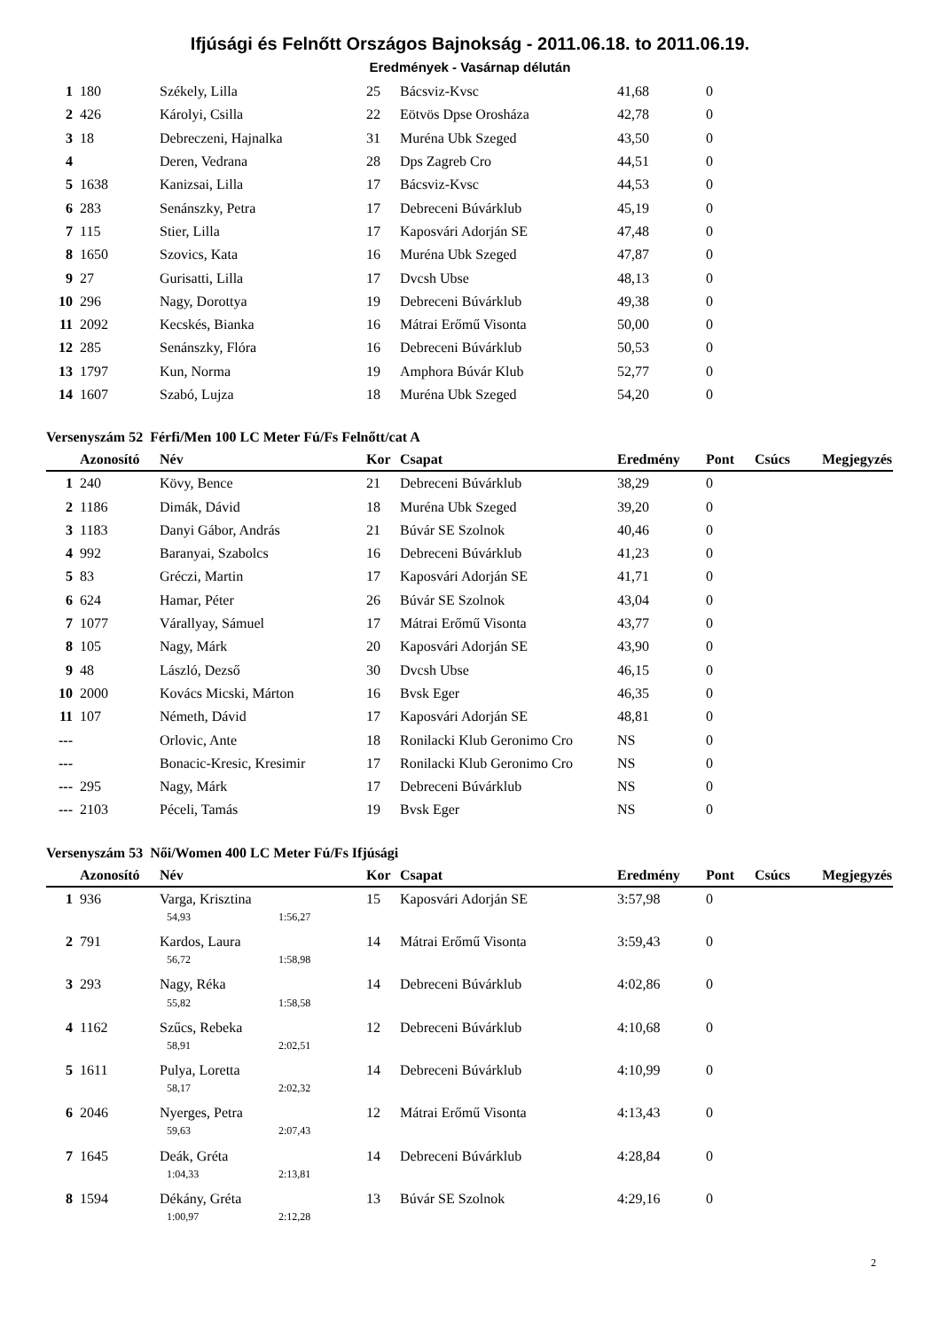Ifjúsági és Felnőtt Országos Bajnokság - 2011.06.18. to 2011.06.19.
Eredmények - Vasárnap délután
| 1 | 180 | Székely, Lilla | 25 | Bácsviz-Kvsc | 41,68 | 0 | | |
| 2 | 426 | Károlyi, Csilla | 22 | Eötvös Dpse Orosháza | 42,78 | 0 | | |
| 3 | 18 | Debreczeni, Hajnalka | 31 | Muréna Ubk Szeged | 43,50 | 0 | | |
| 4 | | Deren, Vedrana | 28 | Dps Zagreb Cro | 44,51 | 0 | | |
| 5 | 1638 | Kanizsai, Lilla | 17 | Bácsviz-Kvsc | 44,53 | 0 | | |
| 6 | 283 | Senánszky, Petra | 17 | Debreceni Búvárklub | 45,19 | 0 | | |
| 7 | 115 | Stier, Lilla | 17 | Kaposvári Adorján SE | 47,48 | 0 | | |
| 8 | 1650 | Szovics, Kata | 16 | Muréna Ubk Szeged | 47,87 | 0 | | |
| 9 | 27 | Gurisatti, Lilla | 17 | Dvcsh Ubse | 48,13 | 0 | | |
| 10 | 296 | Nagy, Dorottya | 19 | Debreceni Búvárklub | 49,38 | 0 | | |
| 11 | 2092 | Kecskés, Bianka | 16 | Mátrai Erőmű Visonta | 50,00 | 0 | | |
| 12 | 285 | Senánszky, Flóra | 16 | Debreceni Búvárklub | 50,53 | 0 | | |
| 13 | 1797 | Kun, Norma | 19 | Amphora Búvár Klub | 52,77 | 0 | | |
| 14 | 1607 | Szabó, Lujza | 18 | Muréna Ubk Szeged | 54,20 | 0 | | |
Versenyszám 52 Férfi/Men 100 LC Meter Fú/Fs Felnőtt/cat A
| | Azonosító | Név | Kor | Csapat | Eredmény | Pont | Csúcs | Megjegyzés |
| --- | --- | --- | --- | --- | --- | --- | --- | --- |
| 1 | 240 | Kövy, Bence | 21 | Debreceni Búvárklub | 38,29 | 0 | | |
| 2 | 1186 | Dimák, Dávid | 18 | Muréna Ubk Szeged | 39,20 | 0 | | |
| 3 | 1183 | Danyi Gábor, András | 21 | Búvár SE Szolnok | 40,46 | 0 | | |
| 4 | 992 | Baranyai, Szabolcs | 16 | Debreceni Búvárklub | 41,23 | 0 | | |
| 5 | 83 | Gréczi, Martin | 17 | Kaposvári Adorján SE | 41,71 | 0 | | |
| 6 | 624 | Hamar, Péter | 26 | Búvár SE Szolnok | 43,04 | 0 | | |
| 7 | 1077 | Várallyay, Sámuel | 17 | Mátrai Erőmű Visonta | 43,77 | 0 | | |
| 8 | 105 | Nagy, Márk | 20 | Kaposvári Adorján SE | 43,90 | 0 | | |
| 9 | 48 | László, Dezső | 30 | Dvcsh Ubse | 46,15 | 0 | | |
| 10 | 2000 | Kovács Micski, Márton | 16 | Bvsk Eger | 46,35 | 0 | | |
| 11 | 107 | Németh, Dávid | 17 | Kaposvári Adorján SE | 48,81 | 0 | | |
| --- | | Orlovic, Ante | 18 | Ronilacki Klub Geronimo Cro | NS | 0 | | |
| --- | | Bonacic-Kresic, Kresimir | 17 | Ronilacki Klub Geronimo Cro | NS | 0 | | |
| --- | 295 | Nagy, Márk | 17 | Debreceni Búvárklub | NS | 0 | | |
| --- | 2103 | Péceli, Tamás | 19 | Bvsk Eger | NS | 0 | | |
Versenyszám 53 Női/Women 400 LC Meter Fú/Fs Ifjúsági
| | Azonosító | Név | Kor | Csapat | Eredmény | Pont | Csúcs | Megjegyzés |
| --- | --- | --- | --- | --- | --- | --- | --- | --- |
| 1 | 936 | Varga, Krisztina | 15 | Kaposvári Adorján SE | 3:57,98 | 0 | | |
| | | 54,93 1:56,27 | | | | | | |
| 2 | 791 | Kardos, Laura | 14 | Mátrai Erőmű Visonta | 3:59,43 | 0 | | |
| | | 56,72 1:58,98 | | | | | | |
| 3 | 293 | Nagy, Réka | 14 | Debreceni Búvárklub | 4:02,86 | 0 | | |
| | | 55,82 1:58,58 | | | | | | |
| 4 | 1162 | Szűcs, Rebeka | 12 | Debreceni Búvárklub | 4:10,68 | 0 | | |
| | | 58,91 2:02,51 | | | | | | |
| 5 | 1611 | Pulya, Loretta | 14 | Debreceni Búvárklub | 4:10,99 | 0 | | |
| | | 58,17 2:02,32 | | | | | | |
| 6 | 2046 | Nyerges, Petra | 12 | Mátrai Erőmű Visonta | 4:13,43 | 0 | | |
| | | 59,63 2:07,43 | | | | | | |
| 7 | 1645 | Deák, Gréta | 14 | Debreceni Búvárklub | 4:28,84 | 0 | | |
| | | 1:04,33 2:13,81 | | | | | | |
| 8 | 1594 | Dékány, Gréta | 13 | Búvár SE Szolnok | 4:29,16 | 0 | | |
| | | 1:00,97 2:12,28 | | | | | | |
2